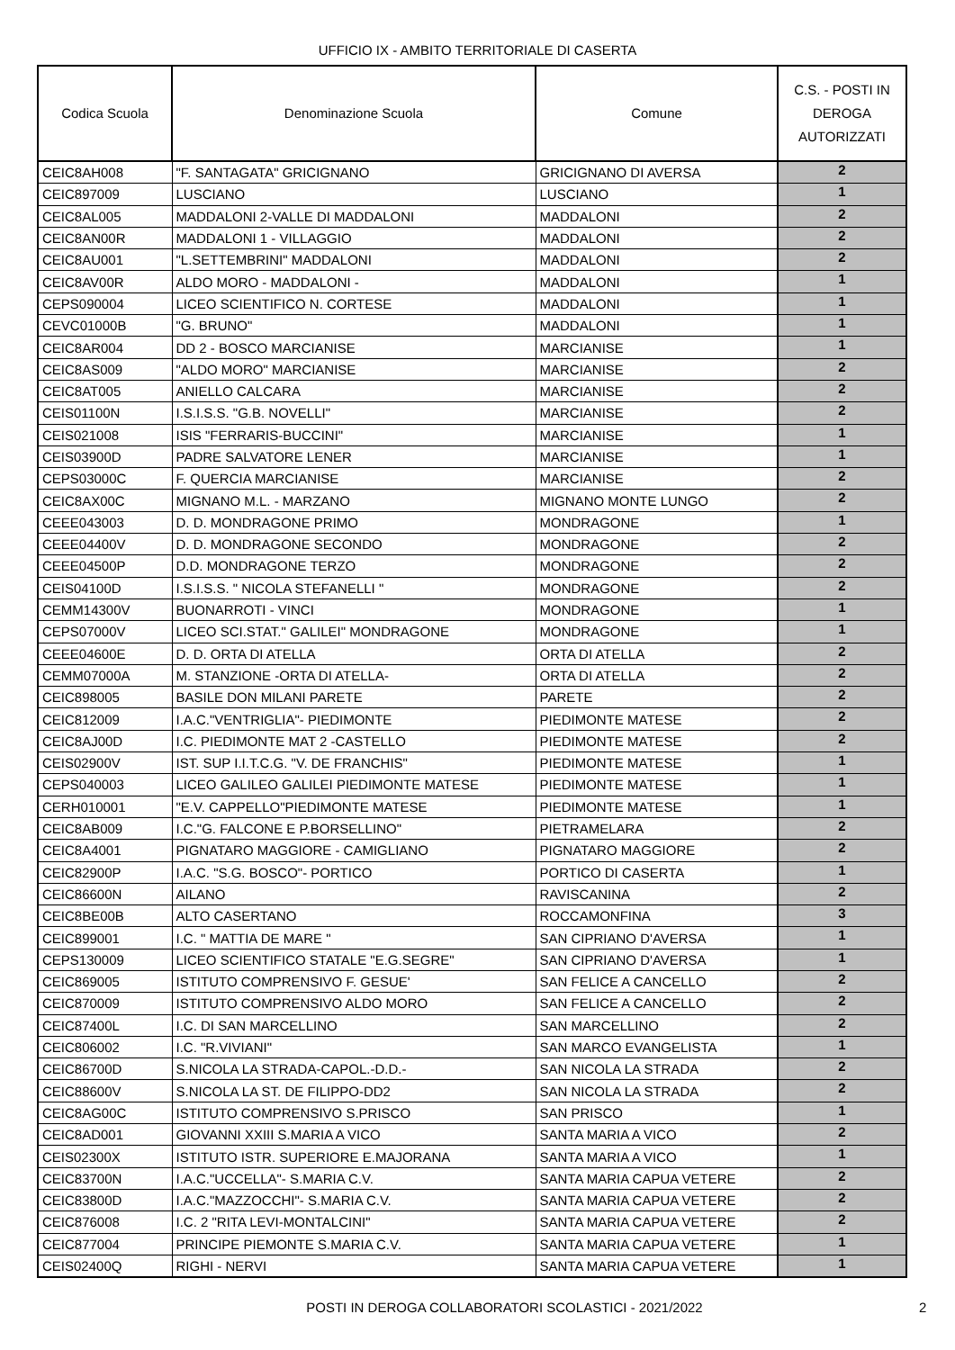UFFICIO IX - AMBITO TERRITORIALE DI CASERTA
| Codica Scuola | Denominazione Scuola | Comune | C.S. - POSTI IN DEROGA AUTORIZZATI |
| --- | --- | --- | --- |
| CEIC8AH008 | "F. SANTAGATA" GRICIGNANO | GRICIGNANO DI AVERSA | 2 |
| CEIC897009 | LUSCIANO | LUSCIANO | 1 |
| CEIC8AL005 | MADDALONI 2-VALLE DI MADDALONI | MADDALONI | 2 |
| CEIC8AN00R | MADDALONI 1 - VILLAGGIO | MADDALONI | 2 |
| CEIC8AU001 | "L.SETTEMBRINI" MADDALONI | MADDALONI | 2 |
| CEIC8AV00R | ALDO MORO - MADDALONI - | MADDALONI | 1 |
| CEPS090004 | LICEO SCIENTIFICO N. CORTESE | MADDALONI | 1 |
| CEVC01000B | "G. BRUNO" | MADDALONI | 1 |
| CEIC8AR004 | DD 2 - BOSCO MARCIANISE | MARCIANISE | 1 |
| CEIC8AS009 | "ALDO MORO" MARCIANISE | MARCIANISE | 2 |
| CEIC8AT005 | ANIELLO CALCARA | MARCIANISE | 2 |
| CEIS01100N | I.S.I.S.S. "G.B. NOVELLI" | MARCIANISE | 2 |
| CEIS021008 | ISIS "FERRARIS-BUCCINI" | MARCIANISE | 1 |
| CEIS03900D | PADRE SALVATORE LENER | MARCIANISE | 1 |
| CEPS03000C | F. QUERCIA MARCIANISE | MARCIANISE | 2 |
| CEIC8AX00C | MIGNANO M.L. - MARZANO | MIGNANO MONTE LUNGO | 2 |
| CEEE043003 | D. D. MONDRAGONE PRIMO | MONDRAGONE | 1 |
| CEEE04400V | D. D. MONDRAGONE SECONDO | MONDRAGONE | 2 |
| CEEE04500P | D.D. MONDRAGONE TERZO | MONDRAGONE | 2 |
| CEIS04100D | I.S.I.S.S. " NICOLA STEFANELLI " | MONDRAGONE | 2 |
| CEMM14300V | BUONARROTI - VINCI | MONDRAGONE | 1 |
| CEPS07000V | LICEO SCI.STAT." GALILEI" MONDRAGONE | MONDRAGONE | 1 |
| CEEE04600E | D. D. ORTA DI ATELLA | ORTA DI ATELLA | 2 |
| CEMM07000A | M. STANZIONE -ORTA DI ATELLA- | ORTA DI ATELLA | 2 |
| CEIC898005 | BASILE DON MILANI PARETE | PARETE | 2 |
| CEIC812009 | I.A.C."VENTRIGLIA"- PIEDIMONTE | PIEDIMONTE MATESE | 2 |
| CEIC8AJ00D | I.C. PIEDIMONTE MAT 2 -CASTELLO | PIEDIMONTE MATESE | 2 |
| CEIS02900V | IST. SUP I.I.T.C.G. "V. DE FRANCHIS" | PIEDIMONTE MATESE | 1 |
| CEPS040003 | LICEO GALILEO GALILEI PIEDIMONTE MATESE | PIEDIMONTE MATESE | 1 |
| CERH010001 | "E.V. CAPPELLO"PIEDIMONTE MATESE | PIEDIMONTE MATESE | 1 |
| CEIC8AB009 | I.C."G. FALCONE E P.BORSELLINO" | PIETRAMELARA | 2 |
| CEIC8A4001 | PIGNATARO MAGGIORE - CAMIGLIANO | PIGNATARO MAGGIORE | 2 |
| CEIC82900P | I.A.C. "S.G. BOSCO"- PORTICO | PORTICO DI CASERTA | 1 |
| CEIC86600N | AILANO | RAVISCANINA | 2 |
| CEIC8BE00B | ALTO CASERTANO | ROCCAMONFINA | 3 |
| CEIC899001 | I.C. " MATTIA DE MARE " | SAN CIPRIANO D'AVERSA | 1 |
| CEPS130009 | LICEO SCIENTIFICO STATALE "E.G.SEGRE" | SAN CIPRIANO D'AVERSA | 1 |
| CEIC869005 | ISTITUTO COMPRENSIVO F. GESUE' | SAN FELICE A CANCELLO | 2 |
| CEIC870009 | ISTITUTO COMPRENSIVO ALDO MORO | SAN FELICE A CANCELLO | 2 |
| CEIC87400L | I.C. DI SAN MARCELLINO | SAN MARCELLINO | 2 |
| CEIC806002 | I.C. "R.VIVIANI" | SAN MARCO EVANGELISTA | 1 |
| CEIC86700D | S.NICOLA LA STRADA-CAPOL.-D.D.- | SAN NICOLA LA STRADA | 2 |
| CEIC88600V | S.NICOLA LA ST. DE FILIPPO-DD2 | SAN NICOLA LA STRADA | 2 |
| CEIC8AG00C | ISTITUTO COMPRENSIVO S.PRISCO | SAN PRISCO | 1 |
| CEIC8AD001 | GIOVANNI XXIII S.MARIA A VICO | SANTA MARIA A VICO | 2 |
| CEIS02300X | ISTITUTO ISTR. SUPERIORE E.MAJORANA | SANTA MARIA A VICO | 1 |
| CEIC83700N | I.A.C."UCCELLA"- S.MARIA C.V. | SANTA MARIA CAPUA VETERE | 2 |
| CEIC83800D | I.A.C."MAZZOCCHI"- S.MARIA C.V. | SANTA MARIA CAPUA VETERE | 2 |
| CEIC876008 | I.C. 2 "RITA LEVI-MONTALCINI" | SANTA MARIA CAPUA VETERE | 2 |
| CEIC877004 | PRINCIPE PIEMONTE S.MARIA C.V. | SANTA MARIA CAPUA VETERE | 1 |
| CEIS02400Q | RIGHI - NERVI | SANTA MARIA CAPUA VETERE | 1 |
POSTI IN DEROGA COLLABORATORI SCOLASTICI - 2021/2022
2